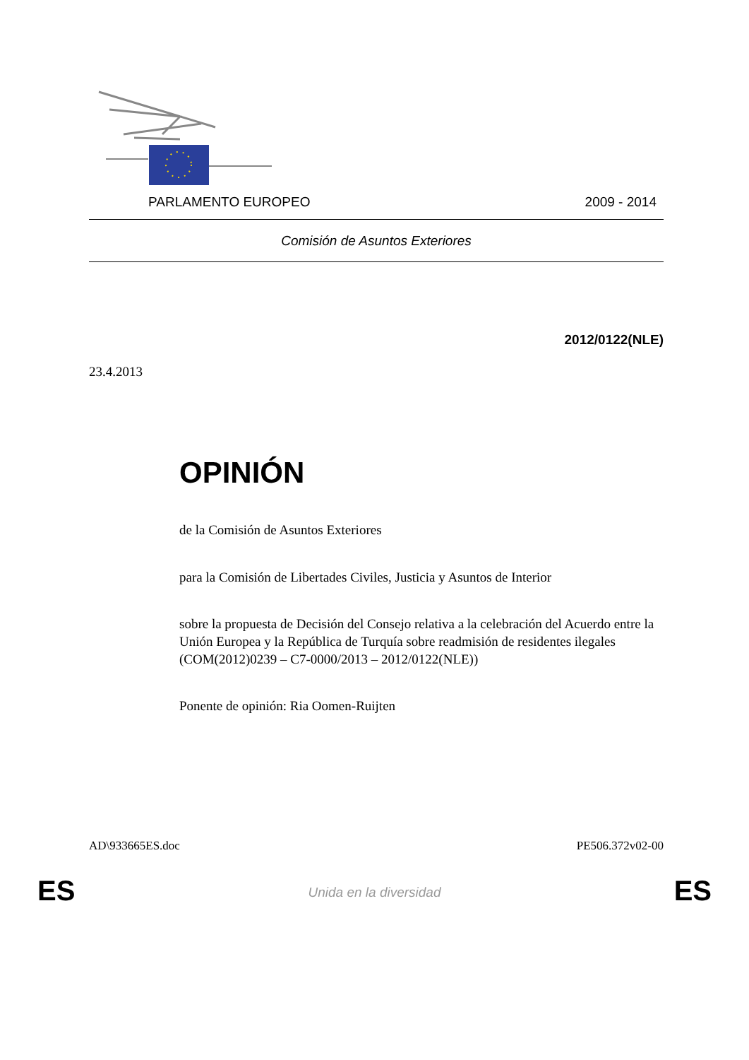PARLAMENTO EUROPEO 2009 - 2014
Comisión de Asuntos Exteriores
2012/0122(NLE)
23.4.2013
OPINIÓN
de la Comisión de Asuntos Exteriores
para la Comisión de Libertades Civiles, Justicia y Asuntos de Interior
sobre la propuesta de Decisión del Consejo relativa a la celebración del Acuerdo entre la Unión Europea y la República de Turquía sobre readmisión de residentes ilegales
(COM(2012)0239 – C7-0000/2013 – 2012/0122(NLE))
Ponente de opinión: Ria Oomen-Ruijten
AD\933665ES.doc PE506.372v02-00
ES
Unida en la diversidad ES